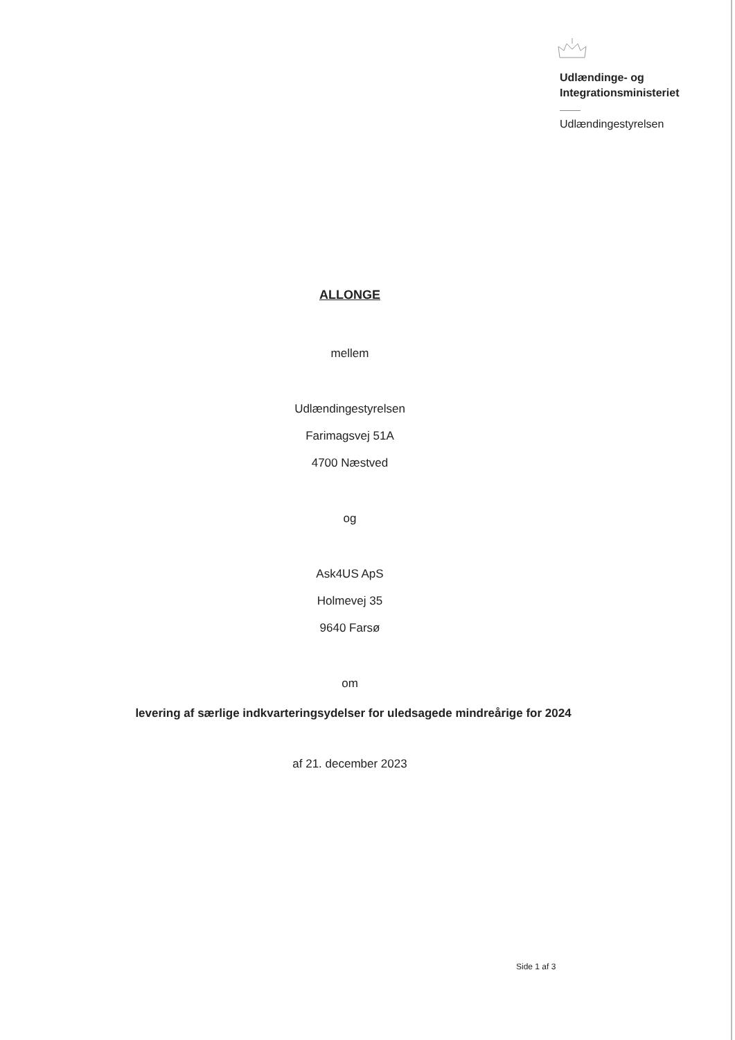Udlændinge- og
Integrationsministeriet
Udlændingestyrelsen
ALLONGE
mellem
Udlændingestyrelsen
Farimagsvej 51A
4700 Næstved
og
Ask4US ApS
Holmevej 35
9640 Farsø
om
levering af særlige indkvarteringsydelser for uledsagede mindreårige for 2024
af 21. december 2023
Side 1 af 3